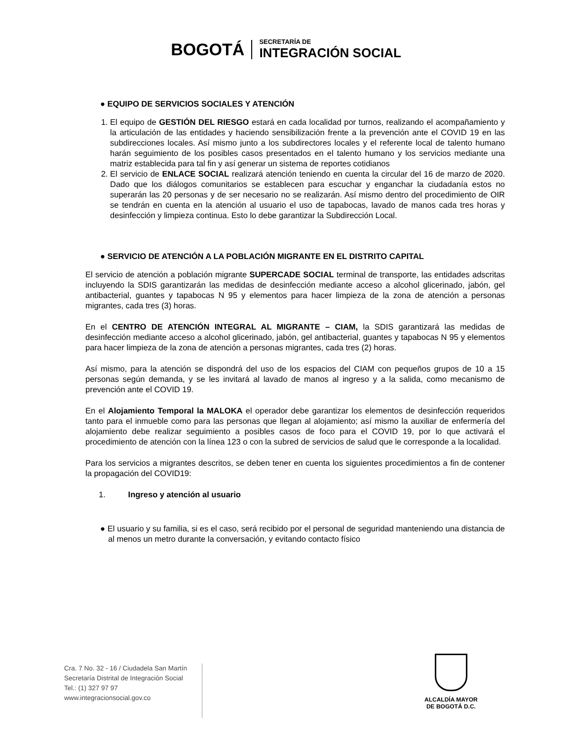BOGOTÁ
SECRETARÍA DE
INTEGRACIÓN SOCIAL
● EQUIPO DE SERVICIOS SOCIALES Y ATENCIÓN
1. El equipo de GESTIÓN DEL RIESGO estará en cada localidad por turnos, realizando el acompañamiento y la articulación de las entidades y haciendo sensibilización frente a la prevención ante el COVID 19 en las subdirecciones locales. Así mismo junto a los subdirectores locales y el referente local de talento humano harán seguimiento de los posibles casos presentados en el talento humano y los servicios mediante una matriz establecida para tal fin y así generar un sistema de reportes cotidianos
2. El servicio de ENLACE SOCIAL realizará atención teniendo en cuenta la circular del 16 de marzo de 2020. Dado que los diálogos comunitarios se establecen para escuchar y enganchar la ciudadanía estos no superarán las 20 personas y de ser necesario no se realizarán. Así mismo dentro del procedimiento de OIR se tendrán en cuenta en la atención al usuario el uso de tapabocas, lavado de manos cada tres horas y desinfección y limpieza continua. Esto lo debe garantizar la Subdirección Local.
● SERVICIO DE ATENCIÓN A LA POBLACIÓN MIGRANTE EN EL DISTRITO CAPITAL
El servicio de atención a población migrante SUPERCADE SOCIAL terminal de transporte, las entidades adscritas incluyendo la SDIS garantizarán las medidas de desinfección mediante acceso a alcohol glicerinado, jabón, gel antibacterial, guantes y tapabocas N 95 y elementos para hacer limpieza de la zona de atención a personas migrantes, cada tres (3) horas.
En el CENTRO DE ATENCIÓN INTEGRAL AL MIGRANTE – CIAM, la SDIS garantizará las medidas de desinfección mediante acceso a alcohol glicerinado, jabón, gel antibacterial, guantes y tapabocas N 95 y elementos para hacer limpieza de la zona de atención a personas migrantes, cada tres (2) horas.
Así mismo, para la atención se dispondrá del uso de los espacios del CIAM con pequeños grupos de 10 a 15 personas según demanda, y se les invitará al lavado de manos al ingreso y a la salida, como mecanismo de prevención ante el COVID 19.
En el Alojamiento Temporal la MALOKA el operador debe garantizar los elementos de desinfección requeridos tanto para el inmueble como para las personas que llegan al alojamiento; así mismo la auxiliar de enfermería del alojamiento debe realizar seguimiento a posibles casos de foco para el COVID 19, por lo que activará el procedimiento de atención con la línea 123 o con la subred de servicios de salud que le corresponde a la localidad.
Para los servicios a migrantes descritos, se deben tener en cuenta los siguientes procedimientos a fin de contener la propagación del COVID19:
1. Ingreso y atención al usuario
● El usuario y su familia, si es el caso, será recibido por el personal de seguridad manteniendo una distancia de al menos un metro durante la conversación, y evitando contacto físico
Cra. 7 No. 32 - 16 / Ciudadela San Martín
Secretaría Distrital de Integración Social
Tel.: (1) 327 97 97
www.integracionsocial.gov.co
ALCALDÍA MAYOR
DE BOGOTÁ D.C.